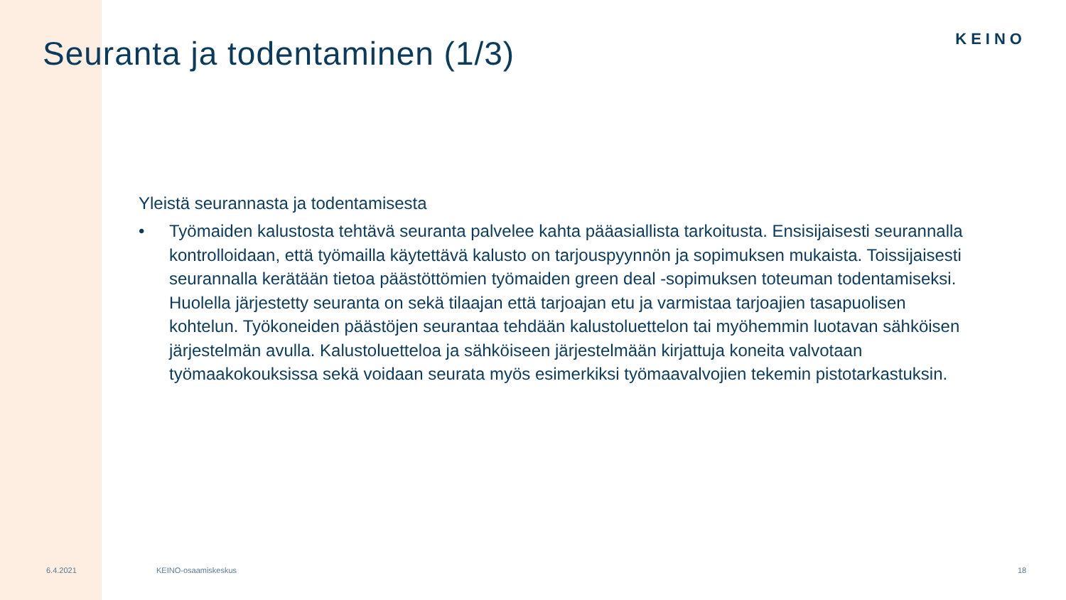Seuranta ja todentaminen (1/3)
KEINO
Yleistä seurannasta ja todentamisesta
• Työmaiden kalustosta tehtävä seuranta palvelee kahta pääasiallista tarkoitusta. Ensisijaisesti seurannalla kontrolloidaan, että työmailla käytettävä kalusto on tarjouspyynnön ja sopimuksen mukaista. Toissijaisesti seurannalla kerätään tietoa päästöttömien työmaiden green deal -sopimuksen toteuman todentamiseksi. Huolella järjestetty seuranta on sekä tilaajan että tarjoajan etu ja varmistaa tarjoajien tasapuolisen kohtelun. Työkoneiden päästöjen seurantaa tehdään kalustoluettelon tai myöhemmin luotavan sähköisen järjestelmän avulla. Kalustoluetteloa ja sähköiseen järjestelmään kirjattuja koneita valvotaan työmaakokouksissa sekä voidaan seurata myös esimerkiksi työmaavalvojien tekemin pistotarkastuksin.
6.4.2021 KEINO-osaamiskeskus 18